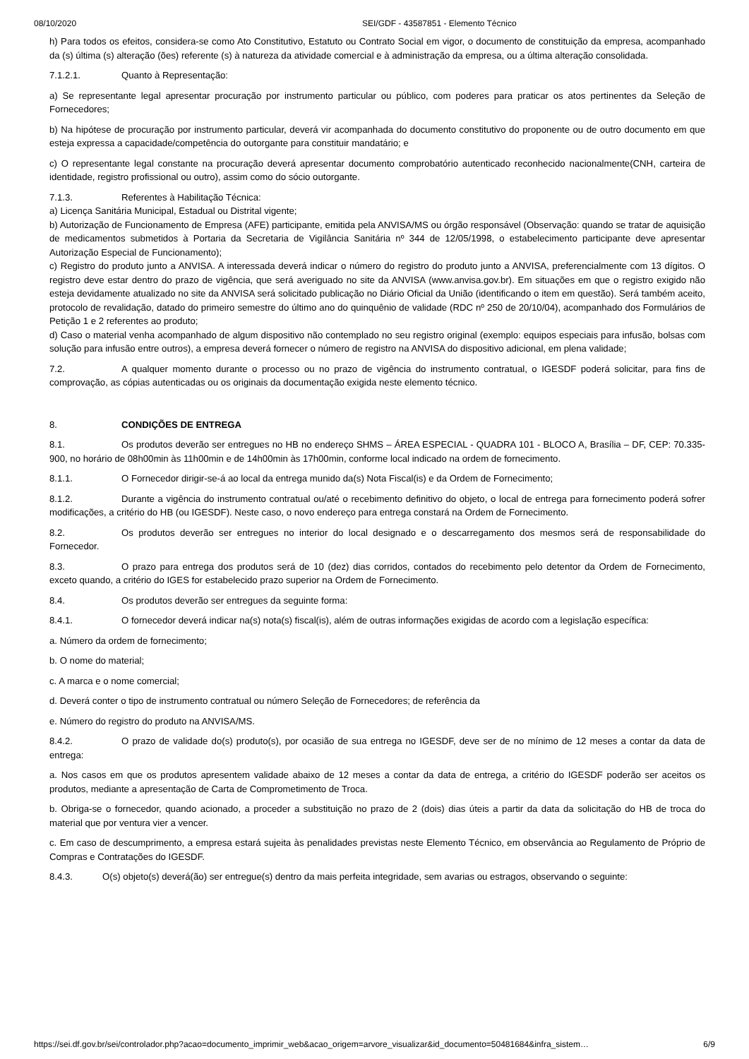08/10/2020 SEI/GDF - 43587851 - Elemento Técnico
h) Para todos os efeitos, considera-se como Ato Constitutivo, Estatuto ou Contrato Social em vigor, o documento de constituição da empresa, acompanhado da (s) última (s) alteração (ões) referente (s) à natureza da atividade comercial e à administração da empresa, ou a última alteração consolidada.
7.1.2.1. Quanto à Representação:
a) Se representante legal apresentar procuração por instrumento particular ou público, com poderes para praticar os atos pertinentes da Seleção de Fornecedores;
b) Na hipótese de procuração por instrumento particular, deverá vir acompanhada do documento constitutivo do proponente ou de outro documento em que esteja expressa a capacidade/competência do outorgante para constituir mandatário; e
c) O representante legal constante na procuração deverá apresentar documento comprobatório autenticado reconhecido nacionalmente(CNH, carteira de identidade, registro profissional ou outro), assim como do sócio outorgante.
7.1.3. Referentes à Habilitação Técnica:
a) Licença Sanitária Municipal, Estadual ou Distrital vigente;
b) Autorização de Funcionamento de Empresa (AFE) participante, emitida pela ANVISA/MS ou órgão responsável (Observação: quando se tratar de aquisição de medicamentos submetidos à Portaria da Secretaria de Vigilância Sanitária nº 344 de 12/05/1998, o estabelecimento participante deve apresentar Autorização Especial de Funcionamento);
c) Registro do produto junto a ANVISA. A interessada deverá indicar o número do registro do produto junto a ANVISA, preferencialmente com 13 dígitos. O registro deve estar dentro do prazo de vigência, que será averiguado no site da ANVISA (www.anvisa.gov.br). Em situações em que o registro exigido não esteja devidamente atualizado no site da ANVISA será solicitado publicação no Diário Oficial da União (identificando o item em questão). Será também aceito, protocolo de revalidação, datado do primeiro semestre do último ano do quinquênio de validade (RDC nº 250 de 20/10/04), acompanhado dos Formulários de Petição 1 e 2 referentes ao produto;
d) Caso o material venha acompanhado de algum dispositivo não contemplado no seu registro original (exemplo: equipos especiais para infusão, bolsas com solução para infusão entre outros), a empresa deverá fornecer o número de registro na ANVISA do dispositivo adicional, em plena validade;
7.2. A qualquer momento durante o processo ou no prazo de vigência do instrumento contratual, o IGESDF poderá solicitar, para fins de comprovação, as cópias autenticadas ou os originais da documentação exigida neste elemento técnico.
8. CONDIÇÕES DE ENTREGA
8.1. Os produtos deverão ser entregues no HB no endereço SHMS – ÁREA ESPECIAL - QUADRA 101 - BLOCO A, Brasília – DF, CEP: 70.335-900, no horário de 08h00min às 11h00min e de 14h00min às 17h00min, conforme local indicado na ordem de fornecimento.
8.1.1. O Fornecedor dirigir-se-á ao local da entrega munido da(s) Nota Fiscal(is) e da Ordem de Fornecimento;
8.1.2. Durante a vigência do instrumento contratual ou/até o recebimento definitivo do objeto, o local de entrega para fornecimento poderá sofrer modificações, a critério do HB (ou IGESDF). Neste caso, o novo endereço para entrega constará na Ordem de Fornecimento.
8.2. Os produtos deverão ser entregues no interior do local designado e o descarregamento dos mesmos será de responsabilidade do Fornecedor.
8.3. O prazo para entrega dos produtos será de 10 (dez) dias corridos, contados do recebimento pelo detentor da Ordem de Fornecimento, exceto quando, a critério do IGES for estabelecido prazo superior na Ordem de Fornecimento.
8.4. Os produtos deverão ser entregues da seguinte forma:
8.4.1. O fornecedor deverá indicar na(s) nota(s) fiscal(is), além de outras informações exigidas de acordo com a legislação específica:
a. Número da ordem de fornecimento;
b. O nome do material;
c. A marca e o nome comercial;
d. Deverá conter o tipo de instrumento contratual ou número Seleção de Fornecedores; de referência da
e. Número do registro do produto na ANVISA/MS.
8.4.2. O prazo de validade do(s) produto(s), por ocasião de sua entrega no IGESDF, deve ser de no mínimo de 12 meses a contar da data de entrega:
a. Nos casos em que os produtos apresentem validade abaixo de 12 meses a contar da data de entrega, a critério do IGESDF poderão ser aceitos os produtos, mediante a apresentação de Carta de Comprometimento de Troca.
b. Obriga-se o fornecedor, quando acionado, a proceder a substituição no prazo de 2 (dois) dias úteis a partir da data da solicitação do HB de troca do material que por ventura vier a vencer.
c. Em caso de descumprimento, a empresa estará sujeita às penalidades previstas neste Elemento Técnico, em observância ao Regulamento de Próprio de Compras e Contratações do IGESDF.
8.4.3. O(s) objeto(s) deverá(ão) ser entregue(s) dentro da mais perfeita integridade, sem avarias ou estragos, observando o seguinte:
https://sei.df.gov.br/sei/controlador.php?acao=documento_imprimir_web&acao_origem=arvore_visualizar&id_documento=50481684&infra_sistem… 6/9